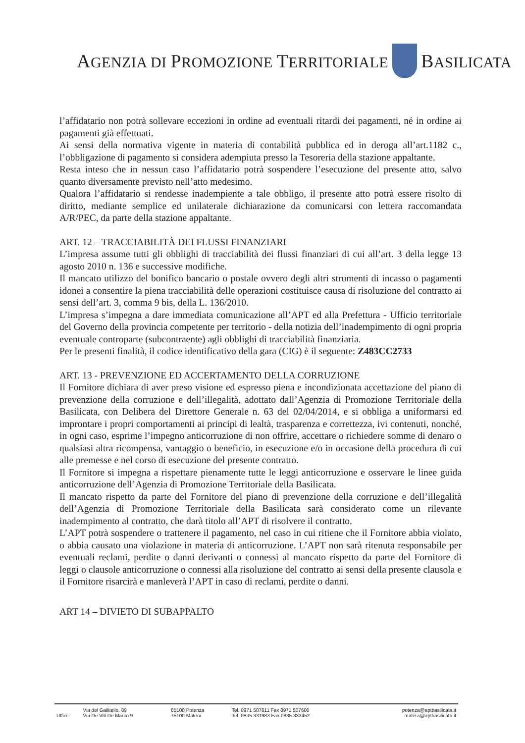AGENZIA DI PROMOZIONE TERRITORIALE BASILICATA
l’affidatario non potrà sollevare eccezioni in ordine ad eventuali ritardi dei pagamenti, né in ordine ai pagamenti già effettuati.
Ai sensi della normativa vigente in materia di contabilità pubblica ed in deroga all’art.1182 c., l’obbligazione di pagamento si considera adempiuta presso la Tesoreria della stazione appaltante.
Resta inteso che in nessun caso l’affidatario potrà sospendere l’esecuzione del presente atto, salvo quanto diversamente previsto nell’atto medesimo.
Qualora l’affidatario si rendesse inadempiente a tale obbligo, il presente atto potrà essere risolto di diritto, mediante semplice ed unilaterale dichiarazione da comunicarsi con lettera raccomandata A/R/PEC, da parte della stazione appaltante.
ART. 12 – TRACCIABILITÀ DEI FLUSSI FINANZIARI
L’impresa assume tutti gli obblighi di tracciabilità dei flussi finanziari di cui all’art. 3 della legge 13 agosto 2010 n. 136 e successive modifiche.
Il mancato utilizzo del bonifico bancario o postale ovvero degli altri strumenti di incasso o pagamenti idonei a consentire la piena tracciabilità delle operazioni costituisce causa di risoluzione del contratto ai sensi dell’art. 3, comma 9 bis, della L. 136/2010.
L’impresa s’impegna a dare immediata comunicazione all’APT ed alla Prefettura - Ufficio territoriale del Governo della provincia competente per territorio - della notizia dell’inadempimento di ogni propria eventuale controparte (subcontraente) agli obblighi di tracciabilità finanziaria.
Per le presenti finalità, il codice identificativo della gara (CIG) è il seguente: Z483CC2733
ART. 13 - PREVENZIONE ED ACCERTAMENTO DELLA CORRUZIONE
Il Fornitore dichiara di aver preso visione ed espresso piena e incondizionata accettazione del piano di prevenzione della corruzione e dell’illegalità, adottato dall’Agenzia di Promozione Territoriale della Basilicata, con Delibera del Direttore Generale n. 63 del 02/04/2014, e si obbliga a uniformarsi ed improntare i propri comportamenti ai principi di lealtà, trasparenza e correttezza, ivi contenuti, nonché, in ogni caso, esprime l’impegno anticorruzione di non offrire, accettare o richiedere somme di denaro o qualsiasi altra ricompensa, vantaggio o beneficio, in esecuzione e/o in occasione della procedura di cui alle premesse e nel corso di esecuzione del presente contratto.
Il Fornitore si impegna a rispettare pienamente tutte le leggi anticorruzione e osservare le linee guida anticorruzione dell’Agenzia di Promozione Territoriale della Basilicata.
Il mancato rispetto da parte del Fornitore del piano di prevenzione della corruzione e dell’illegalità dell’Agenzia di Promozione Territoriale della Basilicata sarà considerato come un rilevante inadempimento al contratto, che darà titolo all’APT di risolvere il contratto.
L’APT potrà sospendere o trattenere il pagamento, nel caso in cui ritiene che il Fornitore abbia violato, o abbia causato una violazione in materia di anticorruzione. L’APT non sarà ritenuta responsabile per eventuali reclami, perdite o danni derivanti o connessi al mancato rispetto da parte del Fornitore di leggi o clausole anticorruzione o connessi alla risoluzione del contratto ai sensi della presente clausola e il Fornitore risarcirà e manleverà l’APT in caso di reclami, perdite o danni.
ART 14 – DIVIETO DI SUBAPPALTO
| | Via del Gallitello, 89 | 85100 Potenza | Tel. 0971 507611 Fax 0971 507600 | potenza@aptbasilicata.it |
| Uffici: | Via De Viti De Marco 9 | 75100 Matera | Tel. 0835 331983 Fax 0835 333452 | matera@aptbasilicata.it |